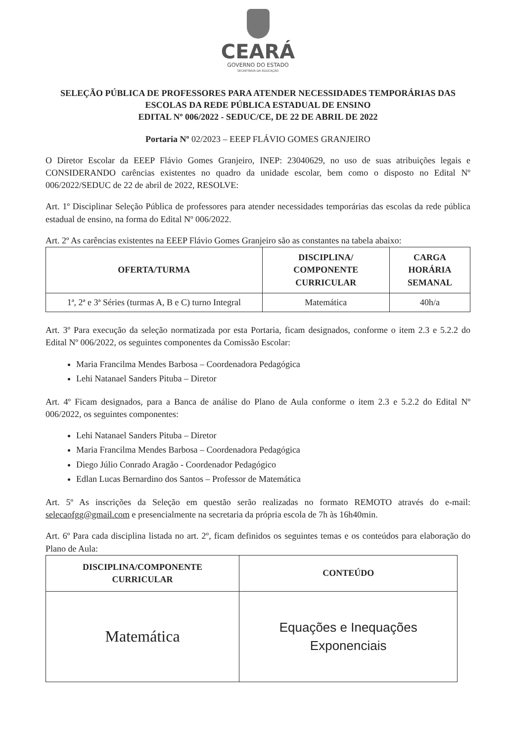CEARÁ
GOVERNO DO ESTADO
SECRETARIA DA EDUCAÇÃO
SELEÇÃO PÚBLICA DE PROFESSORES PARA ATENDER NECESSIDADES TEMPORÁRIAS DAS ESCOLAS DA REDE PÚBLICA ESTADUAL DE ENSINO
EDITAL Nº 006/2022 - SEDUC/CE, DE 22 DE ABRIL DE 2022
Portaria Nº 02/2023 – EEEP FLÁVIO GOMES GRANJEIRO
O Diretor Escolar da EEEP Flávio Gomes Granjeiro, INEP: 23040629, no uso de suas atribuições legais e CONSIDERANDO carências existentes no quadro da unidade escolar, bem como o disposto no Edital Nº 006/2022/SEDUC de 22 de abril de 2022, RESOLVE:
Art. 1º Disciplinar Seleção Pública de professores para atender necessidades temporárias das escolas da rede pública estadual de ensino, na forma do Edital Nº 006/2022.
Art. 2º As carências existentes na EEEP Flávio Gomes Granjeiro são as constantes na tabela abaixo:
| OFERTA/TURMA | DISCIPLINA/ COMPONENTE CURRICULAR | CARGA HORÁRIA SEMANAL |
| --- | --- | --- |
| 1ª, 2ª e 3ª Séries (turmas A, B e C) turno Integral | Matemática | 40h/a |
Art. 3º Para execução da seleção normatizada por esta Portaria, ficam designados, conforme o item 2.3 e 5.2.2 do Edital Nº 006/2022, os seguintes componentes da Comissão Escolar:
Maria Francilma Mendes Barbosa – Coordenadora Pedagógica
Lehi Natanael Sanders Pituba – Diretor
Art. 4º Ficam designados, para a Banca de análise do Plano de Aula conforme o item 2.3 e 5.2.2 do Edital Nº 006/2022, os seguintes componentes:
Lehi Natanael Sanders Pituba – Diretor
Maria Francilma Mendes Barbosa – Coordenadora Pedagógica
Diego Júlio Conrado Aragão - Coordenador Pedagógico
Edlan Lucas Bernardino dos Santos – Professor de Matemática
Art. 5º As inscrições da Seleção em questão serão realizadas no formato REMOTO através do e-mail: selecaofgg@gmail.com e presencialmente na secretaria da própria escola de 7h às 16h40min.
Art. 6º Para cada disciplina listada no art. 2º, ficam definidos os seguintes temas e os conteúdos para elaboração do Plano de Aula:
| DISCIPLINA/COMPONENTE CURRICULAR | CONTEÚDO |
| --- | --- |
| Matemática | Equações e Inequações Exponenciais |